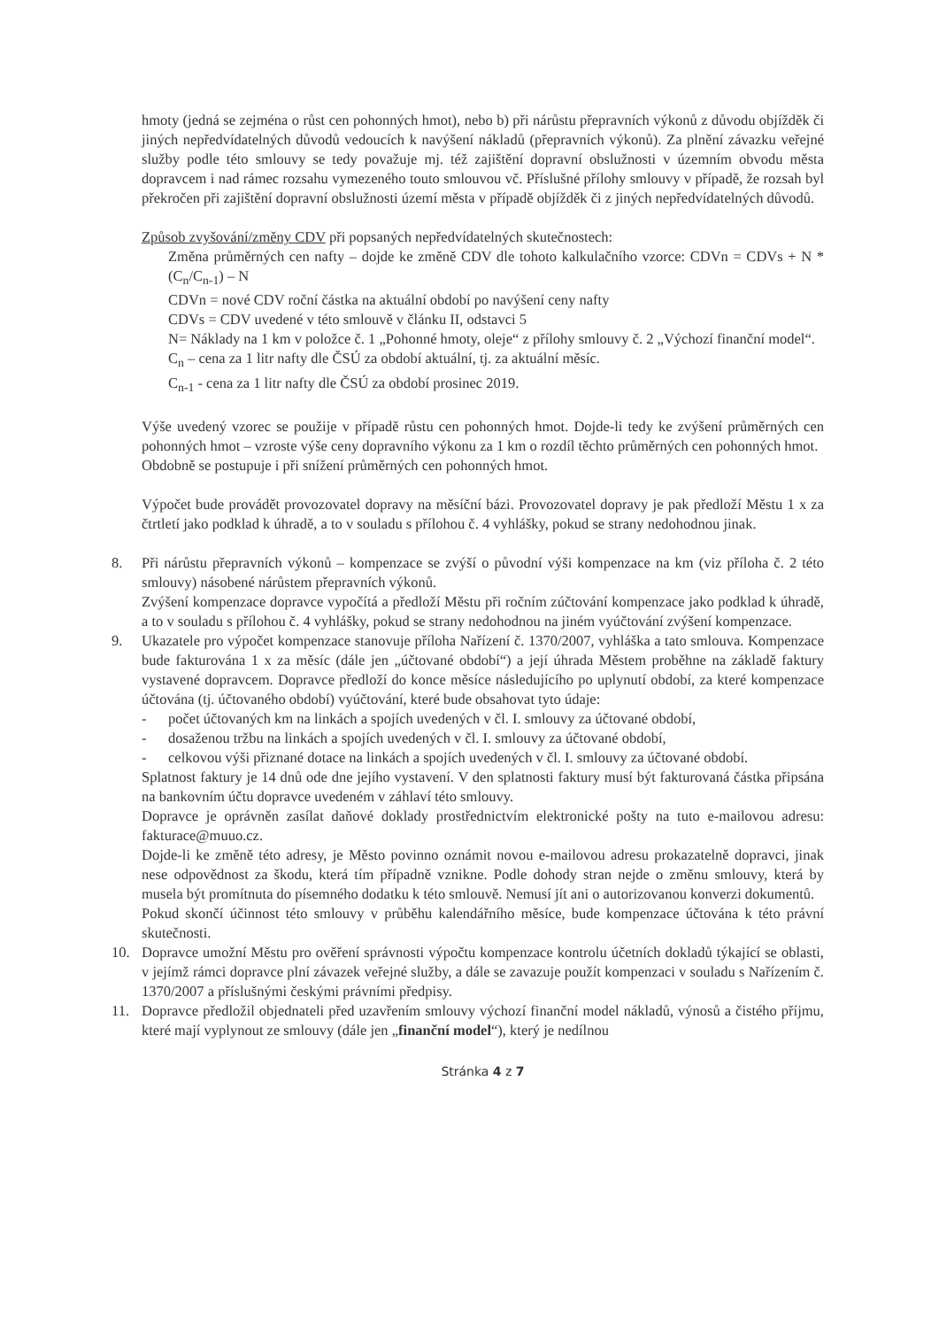hmoty (jedná se zejména o růst cen pohonných hmot), nebo b) při nárůstu přepravních výkonů z důvodu objížděk či jiných nepředvídatelných důvodů vedoucích k navýšení nákladů (přepravních výkonů). Za plnění závazku veřejné služby podle této smlouvy se tedy považuje mj. též zajištění dopravní obslužnosti v územním obvodu města dopravcem i nad rámec rozsahu vymezeného touto smlouvou vč. Příslušné přílohy smlouvy v případě, že rozsah byl překročen při zajištění dopravní obslužnosti území města v případě objížděk či z jiných nepředvídatelných důvodů.
Způsob zvyšování/změny CDV při popsaných nepředvídatelných skutečnostech:
Změna průměrných cen nafty – dojde ke změně CDV dle tohoto kalkulačního vzorce: CDVn = CDVs + N * (C<sub>n</sub>/C<sub>n-1</sub>) – N
CDVn = nové CDV roční částka na aktuální období po navýšení ceny nafty
CDVs = CDV uvedené v této smlouvě v článku II, odstavci 5
N= Náklady na 1 km v položce č. 1 „Pohonné hmoty, oleje“ z přílohy smlouvy č. 2 „Výchozí finanční model“.
C<sub>n</sub> – cena za 1 litr nafty dle ČSÚ za období aktuální, tj. za aktuální měsíc.
C<sub>n-1</sub> - cena za 1 litr nafty dle ČSÚ za období prosinec 2019.
Výše uvedený vzorec se použije v případě růstu cen pohonných hmot. Dojde-li tedy ke zvýšení průměrných cen pohonných hmot – vzroste výše ceny dopravního výkonu za 1 km o rozdíl těchto průměrných cen pohonných hmot.
Obdobně se postupuje i při snížení průměrných cen pohonných hmot.
Výpočet bude provádět provozovatel dopravy na měsíční bázi. Provozovatel dopravy je pak předloží Městu 1 x za čtrtletí jako podklad k úhradě, a to v souladu s přílohou č. 4 vyhlášky, pokud se strany nedohodnou jinak.
8. Při nárůstu přepravních výkonů – kompenzace se zvýší o původní výši kompenzace na km (viz příloha č. 2 této smlouvy) násobené nárůstem přepravních výkonů.
Zvýšení kompenzace dopravce vypočítá a předloží Městu při ročním zúčtování kompenzace jako podklad k úhradě, a to v souladu s přílohou č. 4 vyhlášky, pokud se strany nedohodnou na jiném vyúčtování zvýšení kompenzace.
9. Ukazatele pro výpočet kompenzace stanovuje příloha Nařízení č. 1370/2007, vyhláška a tato smlouva. Kompenzace bude fakturována 1 x za měsíc (dále jen „účtované období“) a její úhrada Městem proběhne na základě faktury vystavené dopravcem. Dopravce předloží do konce měsíce následujícího po uplynutí období, za které kompenzace účtována (tj. účtovaného období) vyúčtování, které bude obsahovat tyto údaje:
- počet účtovaných km na linkách a spojích uvedených v čl. I. smlouvy za účtované období,
- dosaženou tržbu na linkách a spojích uvedených v čl. I. smlouvy za účtované období,
- celkovou výši přiznané dotace na linkách a spojích uvedených v čl. I. smlouvy za účtované období.
Splatnost faktury je 14 dnů ode dne jejího vystavení. V den splatnosti faktury musí být fakturovaná částka připsána na bankovním účtu dopravce uvedeném v záhlaví této smlouvy.
Dopravce je oprávněn zasílat daňové doklady prostřednictvím elektronické pošty na tuto e-mailovou adresu: fakturace@muuo.cz.
Dojde-li ke změně této adresy, je Město povinno oznámit novou e-mailovou adresu prokazatelně dopravci, jinak nese odpovědnost za škodu, která tím případně vznikne. Podle dohody stran nejde o změnu smlouvy, která by musela být promítnuta do písemného dodatku k této smlouvě. Nemusí jít ani o autorizovanou konverzi dokumentů.
Pokud skončí účinnost této smlouvy v průběhu kalendářního měsíce, bude kompenzace účtována k této právní skutečnosti.
10. Dopravce umožní Městu pro ověření správnosti výpočtu kompenzace kontrolu účetních dokladů týkající se oblasti, v jejímž rámci dopravce plní závazek veřejné služby, a dále se zavazuje použít kompenzaci v souladu s Nařízením č. 1370/2007 a příslušnými českými právními předpisy.
11. Dopravce předložil objednateli před uzavřením smlouvy výchozí finanční model nákladů, výnosů a čistého příjmu, které mají vyplynout ze smlouvy (dále jen „finanční model“), který je nedílnou
Stránka 4 z 7